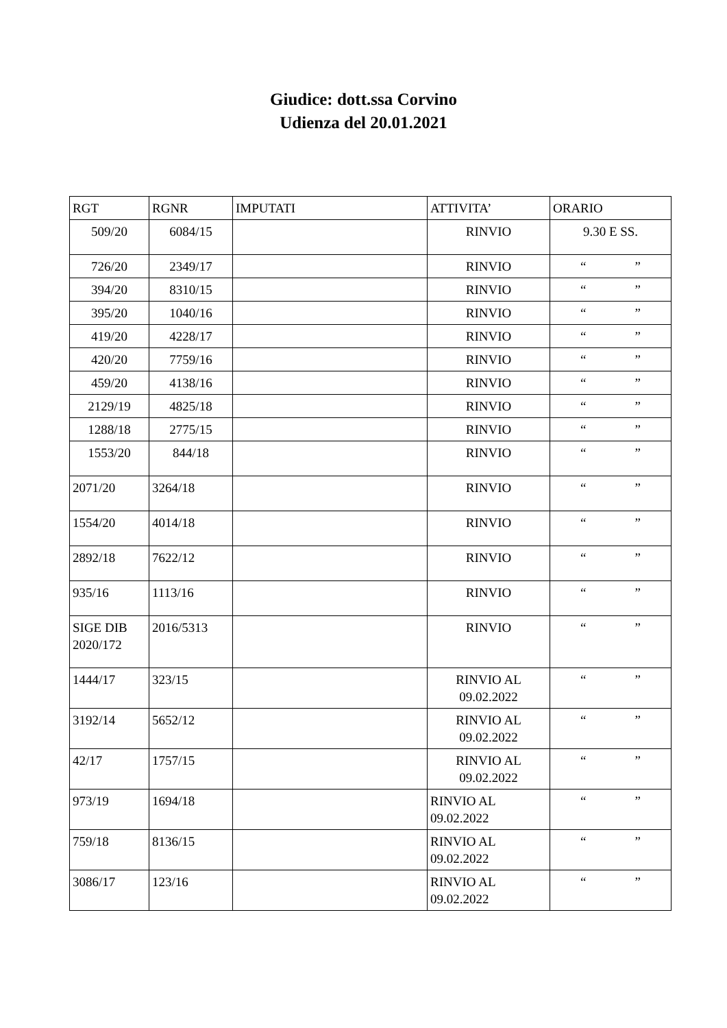Giudice: dott.ssa Corvino
Udienza del 20.01.2021
| RGT | RGNR | IMPUTATI | ATTIVITA’ | ORARIO |
| --- | --- | --- | --- | --- |
| 509/20 | 6084/15 | | RINVIO | 9.30 E SS. |
| 726/20 | 2349/17 | | RINVIO | “ ” |
| 394/20 | 8310/15 | | RINVIO | “ ” |
| 395/20 | 1040/16 | | RINVIO | “ ” |
| 419/20 | 4228/17 | | RINVIO | “ ” |
| 420/20 | 7759/16 | | RINVIO | “ ” |
| 459/20 | 4138/16 | | RINVIO | “ ” |
| 2129/19 | 4825/18 | | RINVIO | “ ” |
| 1288/18 | 2775/15 | | RINVIO | “ ” |
| 1553/20 | 844/18 | | RINVIO | “ ” |
| 2071/20 | 3264/18 | | RINVIO | “ ” |
| 1554/20 | 4014/18 | | RINVIO | “ ” |
| 2892/18 | 7622/12 | | RINVIO | “ ” |
| 935/16 | 1113/16 | | RINVIO | “ ” |
| SIGE DIB 2020/172 | 2016/5313 | | RINVIO | “ ” |
| 1444/17 | 323/15 | | RINVIO AL 09.02.2022 | “ ” |
| 3192/14 | 5652/12 | | RINVIO AL 09.02.2022 | “ ” |
| 42/17 | 1757/15 | | RINVIO AL 09.02.2022 | “ ” |
| 973/19 | 1694/18 | | RINVIO AL 09.02.2022 | “ ” |
| 759/18 | 8136/15 | | RINVIO AL 09.02.2022 | “ ” |
| 3086/17 | 123/16 | | RINVIO AL 09.02.2022 | “ ” |